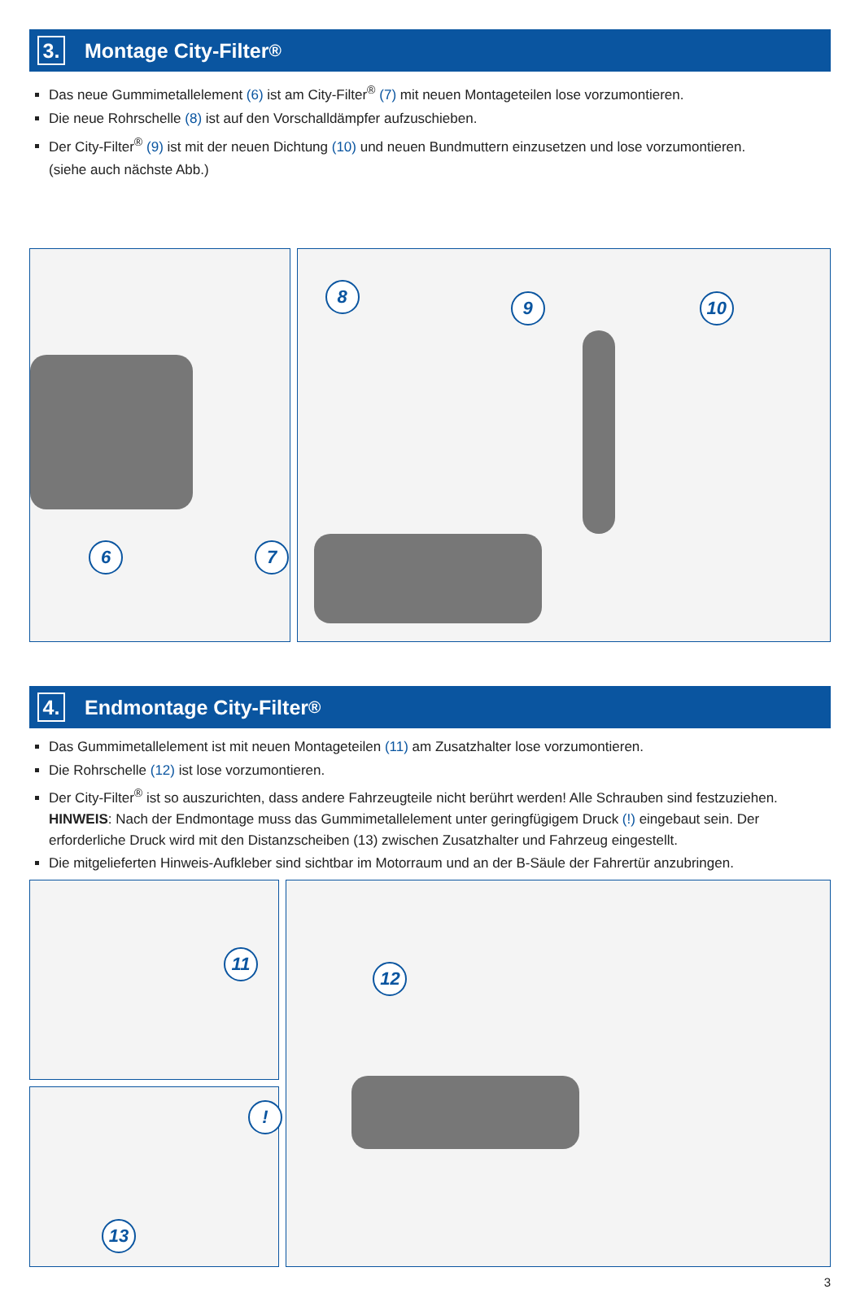3. Montage City-Filter<sup>®</sup>
Das neue Gummimetallelement (6) ist am City-Filter<sup>®</sup> (7) mit neuen Montageteilen lose vorzumontieren.
Die neue Rohrschelle (8) ist auf den Vorschalldämpfer aufzuschieben.
Der City-Filter<sup>®</sup> (9) ist mit der neuen Dichtung (10) und neuen Bundmuttern einzusetzen und lose vorzumontieren.
(siehe auch nächste Abb.)
6 7
8
9 10
4. Endmontage City-Filter<sup>®</sup>
Das Gummimetallelement ist mit neuen Montageteilen (11) am Zusatzhalter lose vorzumontieren.
Die Rohrschelle (12) ist lose vorzumontieren.
Der City-Filter<sup>®</sup> ist so auszurichten, dass andere Fahrzeugteile nicht berührt werden! Alle Schrauben sind festzuziehen.
HINWEIS: Nach der Endmontage muss das Gummimetallelement unter geringfügigem Druck (!) eingebaut sein. Der erforderliche Druck wird mit den Distanzscheiben (13) zwischen Zusatzhalter und Fahrzeug eingestellt.
Die mitgelieferten Hinweis-Aufkleber sind sichtbar im Motorraum und an der B-Säule der Fahrertür anzubringen.
11
!
13
12
3